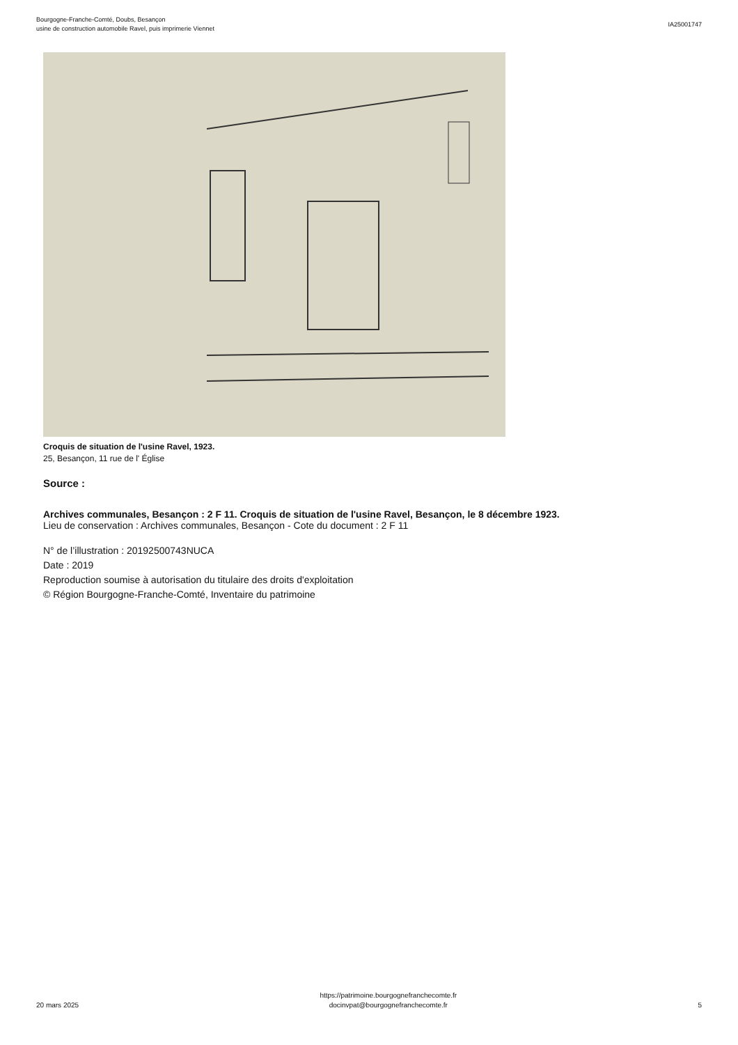Bourgogne-Franche-Comté, Doubs, Besançon
usine de construction automobile Ravel, puis imprimerie Viennet
IA25001747
Croquis de situation de l'usine Ravel, 1923.
25, Besançon, 11 rue de l' Église
Source :
Archives communales, Besançon : 2 F 11. Croquis de situation de l'usine Ravel, Besançon, le 8 décembre 1923.
Lieu de conservation : Archives communales, Besançon - Cote du document : 2 F 11
N° de l’illustration : 20192500743NUCA
Date : 2019
Reproduction soumise à autorisation du titulaire des droits d'exploitation
© Région Bourgogne-Franche-Comté, Inventaire du patrimoine
20 mars 2025
https://patrimoine.bourgognefranchecomte.fr
docinvpat@bourgognefranchecomte.fr
5